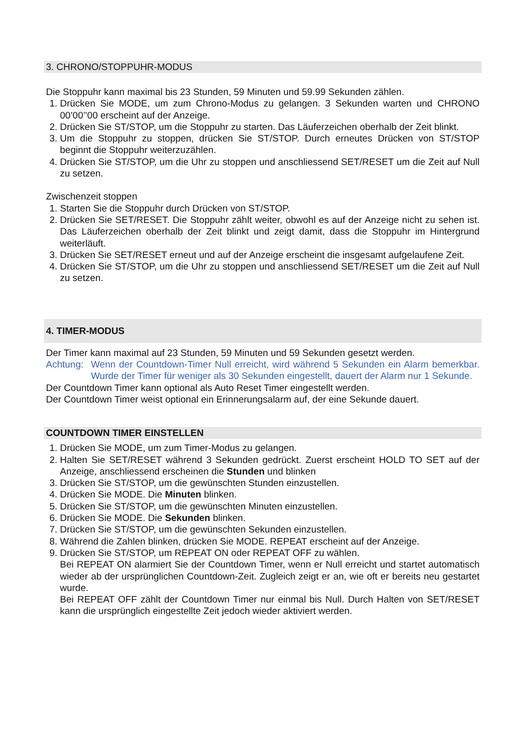3. CHRONO/STOPPUHR-MODUS
Die Stoppuhr kann maximal bis 23 Stunden, 59 Minuten und 59.99 Sekunden zählen.
1. Drücken Sie MODE, um zum Chrono-Modus zu gelangen. 3 Sekunden warten und CHRONO 00’00’’00 erscheint auf der Anzeige.
2. Drücken Sie ST/STOP, um die Stoppuhr zu starten. Das Läuferzeichen oberhalb der Zeit blinkt.
3. Um die Stoppuhr zu stoppen, drücken Sie ST/STOP. Durch erneutes Drücken von ST/STOP beginnt die Stoppuhr weiterzuzählen.
4. Drücken Sie ST/STOP, um die Uhr zu stoppen und anschliessend SET/RESET um die Zeit auf Null zu setzen.
Zwischenzeit stoppen
1. Starten Sie die Stoppuhr durch Drücken von ST/STOP.
2. Drücken Sie SET/RESET. Die Stoppuhr zählt weiter, obwohl es auf der Anzeige nicht zu sehen ist. Das Läuferzeichen oberhalb der Zeit blinkt und zeigt damit, dass die Stoppuhr im Hintergrund weiterläuft.
3. Drücken Sie SET/RESET erneut und auf der Anzeige erscheint die insgesamt aufgelaufene Zeit.
4. Drücken Sie ST/STOP, um die Uhr zu stoppen und anschliessend SET/RESET um die Zeit auf Null zu setzen.
4. TIMER-MODUS
Der Timer kann maximal auf 23 Stunden, 59 Minuten und 59 Sekunden gesetzt werden.
Achtung: Wenn der Countdown-Timer Null erreicht, wird während 5 Sekunden ein Alarm bemerkbar. Wurde der Timer für weniger als 30 Sekunden eingestellt, dauert der Alarm nur 1 Sekunde.
Der Countdown Timer kann optional als Auto Reset Timer eingestellt werden.
Der Countdown Timer weist optional ein Erinnerungsalarm auf, der eine Sekunde dauert.
COUNTDOWN TIMER EINSTELLEN
1. Drücken Sie MODE, um zum Timer-Modus zu gelangen.
2. Halten Sie SET/RESET während 3 Sekunden gedrückt. Zuerst erscheint HOLD TO SET auf der Anzeige, anschliessend erscheinen die Stunden und blinken
3. Drücken Sie ST/STOP, um die gewünschten Stunden einzustellen.
4. Drücken Sie MODE. Die Minuten blinken.
5. Drücken Sie ST/STOP, um die gewünschten Minuten einzustellen.
6. Drücken Sie MODE. Die Sekunden blinken.
7. Drücken Sie ST/STOP, um die gewünschten Sekunden einzustellen.
8. Während die Zahlen blinken, drücken Sie MODE. REPEAT erscheint auf der Anzeige.
9. Drücken Sie ST/STOP, um REPEAT ON oder REPEAT OFF zu wählen.
Bei REPEAT ON alarmiert Sie der Countdown Timer, wenn er Null erreicht und startet automatisch wieder ab der ursprünglichen Countdown-Zeit. Zugleich zeigt er an, wie oft er bereits neu gestartet wurde.
Bei REPEAT OFF zählt der Countdown Timer nur einmal bis Null. Durch Halten von SET/RESET kann die ursprünglich eingestellte Zeit jedoch wieder aktiviert werden.